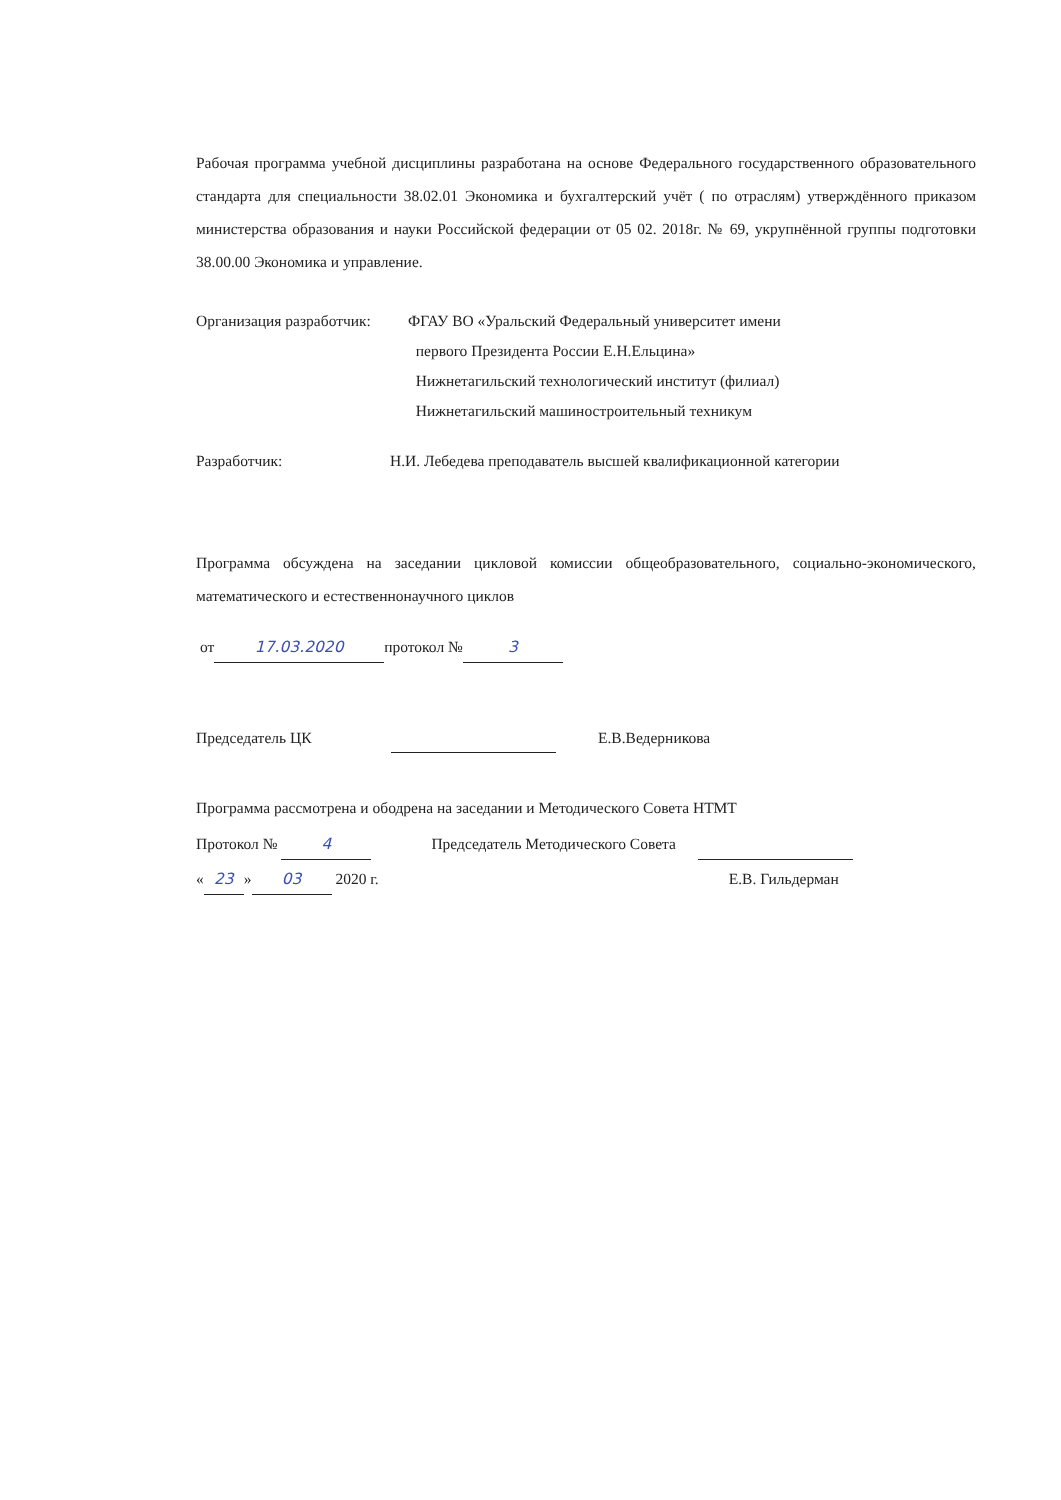Рабочая программа учебной дисциплины разработана на основе Федерального государственного образовательного стандарта для специальности 38.02.01 Экономика и бухгалтерский учёт ( по отраслям) утверждённого приказом министерства образования и науки Российской федерации от 05 02. 2018г. № 69, укрупнённой группы подготовки 38.00.00 Экономика и управление.
Организация разработчик:
ФГАУ ВО «Уральский Федеральный университет имени
первого Президента России Е.Н.Ельцина»
Нижнетагильский технологический институт (филиал)
Нижнетагильский машиностроительный техникум
Разработчик: Н.И. Лебедева преподаватель высшей квалификационной категории
Программа обсуждена на заседании цикловой комиссии общеобразовательного, социально-экономического, математического и естественнонаучного циклов
от 17.03.2020 протокол № 3
Председатель ЦК Е.В.Ведерникова
Программа рассмотрена и ободрена на заседании и Методического Совета НТМТ
Протокол № 4 Председатель Методического Совета
« 23 » 03 2020 г. Е.В. Гильдерман